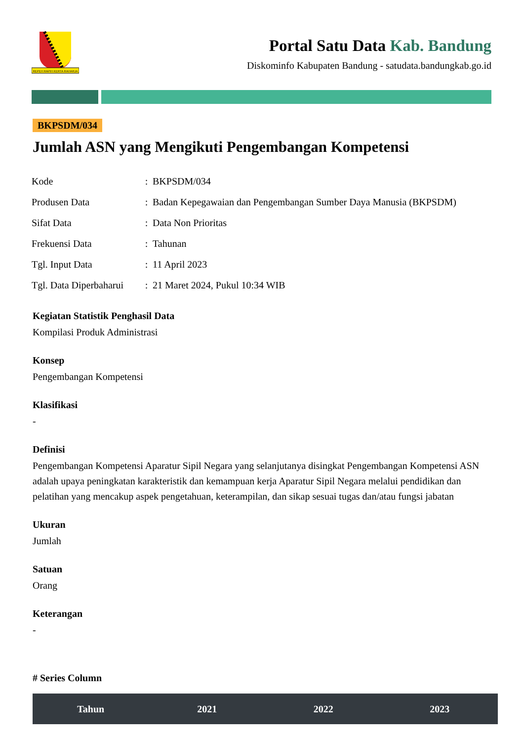REPEH RAPIH KERTA RAHARJA
Portal Satu Data Kab. Bandung
Diskominfo Kabupaten Bandung - satudata.bandungkab.go.id
BKPSDM/034
Jumlah ASN yang Mengikuti Pengembangan Kompetensi
| Kode | : | BKPSDM/034 |
| Produsen Data | : | Badan Kepegawaian dan Pengembangan Sumber Daya Manusia (BKPSDM) |
| Sifat Data | : | Data Non Prioritas |
| Frekuensi Data | : | Tahunan |
| Tgl. Input Data | : | 11 April 2023 |
| Tgl. Data Diperbaharui | : | 21 Maret 2024, Pukul 10:34 WIB |
Kegiatan Statistik Penghasil Data
Kompilasi Produk Administrasi
Konsep
Pengembangan Kompetensi
Klasifikasi
-
Definisi
Pengembangan Kompetensi Aparatur Sipil Negara yang selanjutanya disingkat Pengembangan Kompetensi ASN adalah upaya peningkatan karakteristik dan kemampuan kerja Aparatur Sipil Negara melalui pendidikan dan pelatihan yang mencakup aspek pengetahuan, keterampilan, dan sikap sesuai tugas dan/atau fungsi jabatan
Ukuran
Jumlah
Satuan
Orang
Keterangan
-
# Series Column
| Tahun | 2021 | 2022 | 2023 |
| --- | --- | --- | --- |